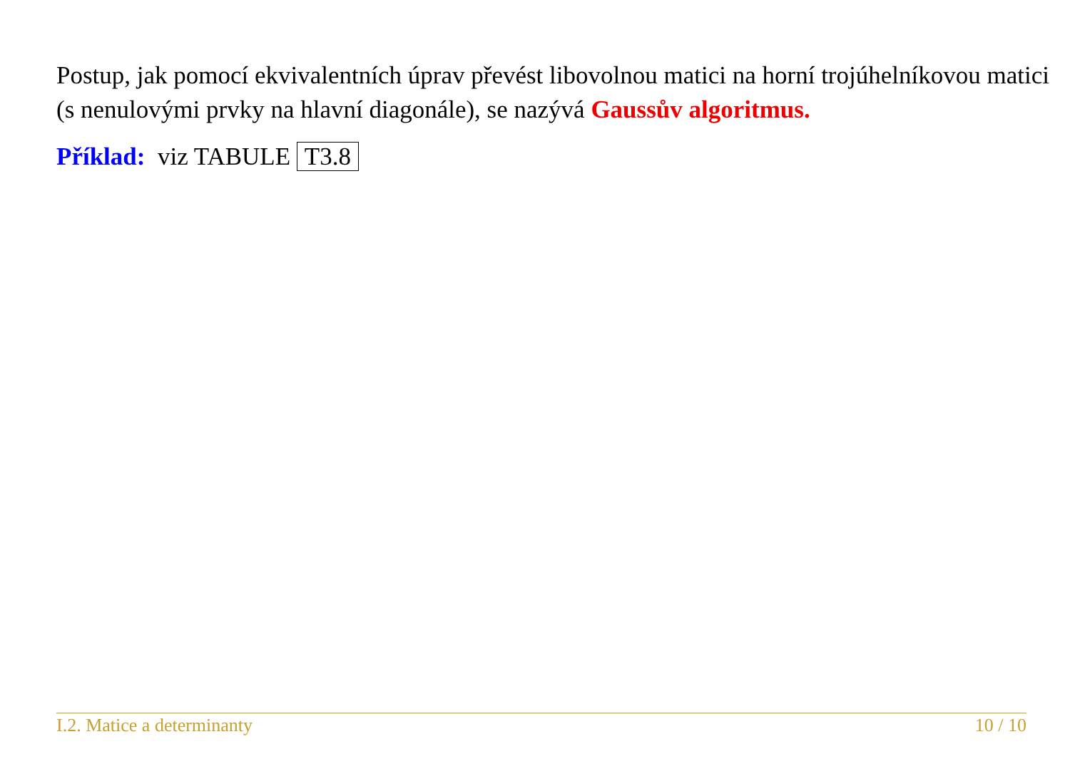Postup, jak pomocí ekvivalentních úprav převést libovolnou matici na horní trojúhelníkovou matici (s nenulovými prvky na hlavní diagonále), se nazývá Gaussův algoritmus.
Příklad: viz TABULE T3.8
I.2. Matice a determinanty 10 / 10